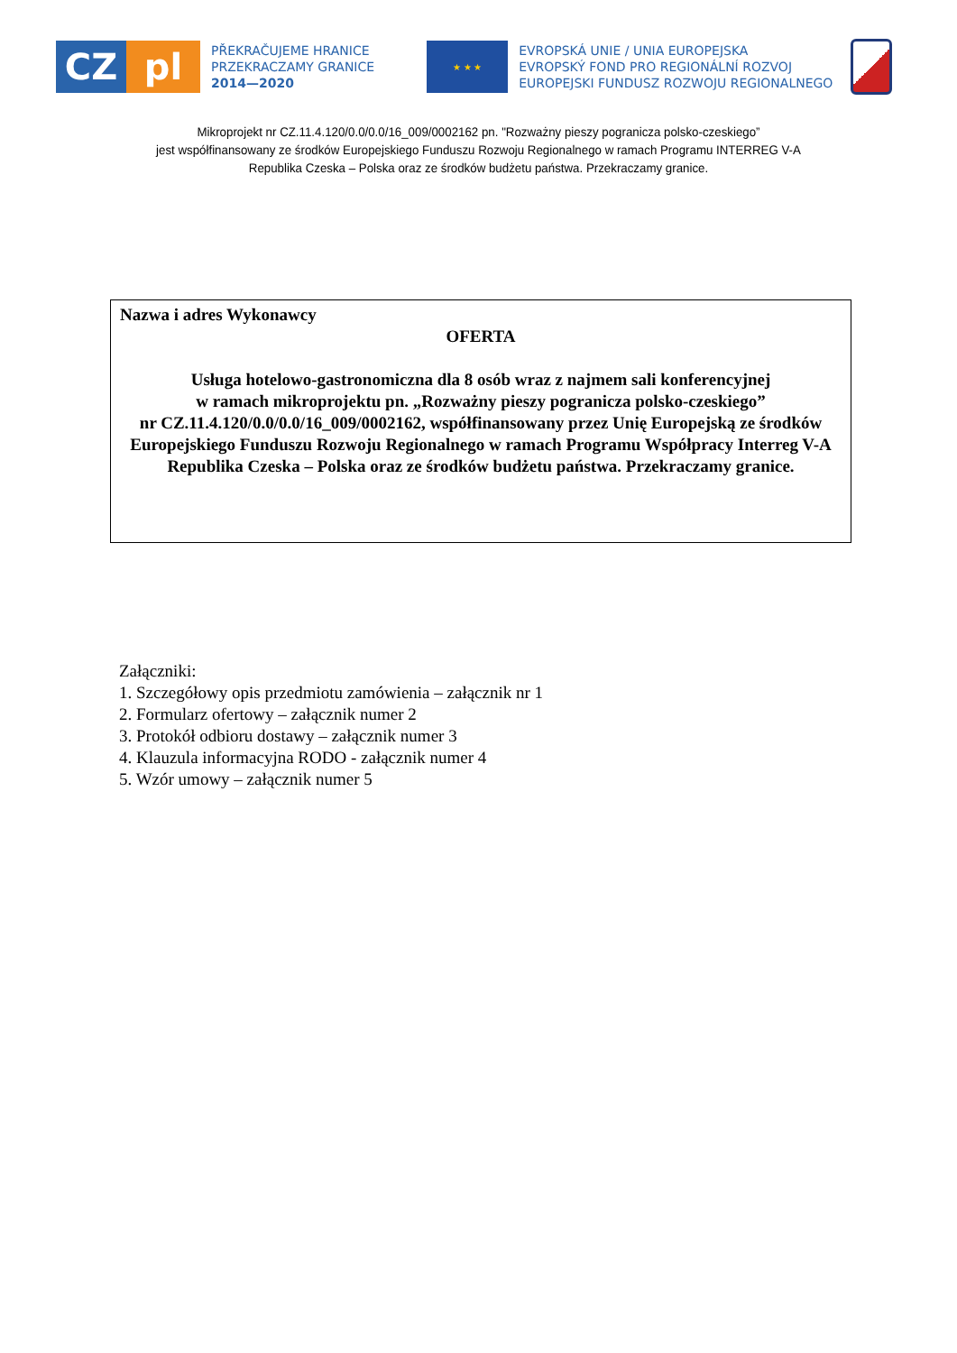CZ pl
PŘEKRAČUJEME HRANICE
PRZEKRACZAMY GRANICE
2014—2020
★ ★ ★
EVROPSKÁ UNIE / UNIA EUROPEJSKA
EVROPSKÝ FOND PRO REGIONÁLNÍ ROZVOJ
EUROPEJSKI FUNDUSZ ROZWOJU REGIONALNEGO
Mikroprojekt nr CZ.11.4.120/0.0/0.0/16_009/0002162 pn. "Rozważny pieszy pogranicza polsko-czeskiego”
jest współfinansowany ze środków Europejskiego Funduszu Rozwoju Regionalnego w ramach Programu INTERREG V-A
Republika Czeska – Polska oraz ze środków budżetu państwa. Przekraczamy granice.
Nazwa i adres Wykonawcy
OFERTA
Usługa hotelowo-gastronomiczna dla 8 osób wraz z najmem sali konferencyjnej
w ramach mikroprojektu pn. „Rozważny pieszy pogranicza polsko-czeskiego”
nr CZ.11.4.120/0.0/0.0/16_009/0002162, współfinansowany przez Unię Europejską ze środków Europejskiego Funduszu Rozwoju Regionalnego w ramach Programu Współpracy Interreg V-A Republika Czeska – Polska oraz ze środków budżetu państwa. Przekraczamy granice.
Załączniki:
1. Szczegółowy opis przedmiotu zamówienia – załącznik nr 1
2. Formularz ofertowy – załącznik numer 2
3. Protokół odbioru dostawy – załącznik numer 3
4. Klauzula informacyjna RODO - załącznik numer 4
5. Wzór umowy – załącznik numer 5